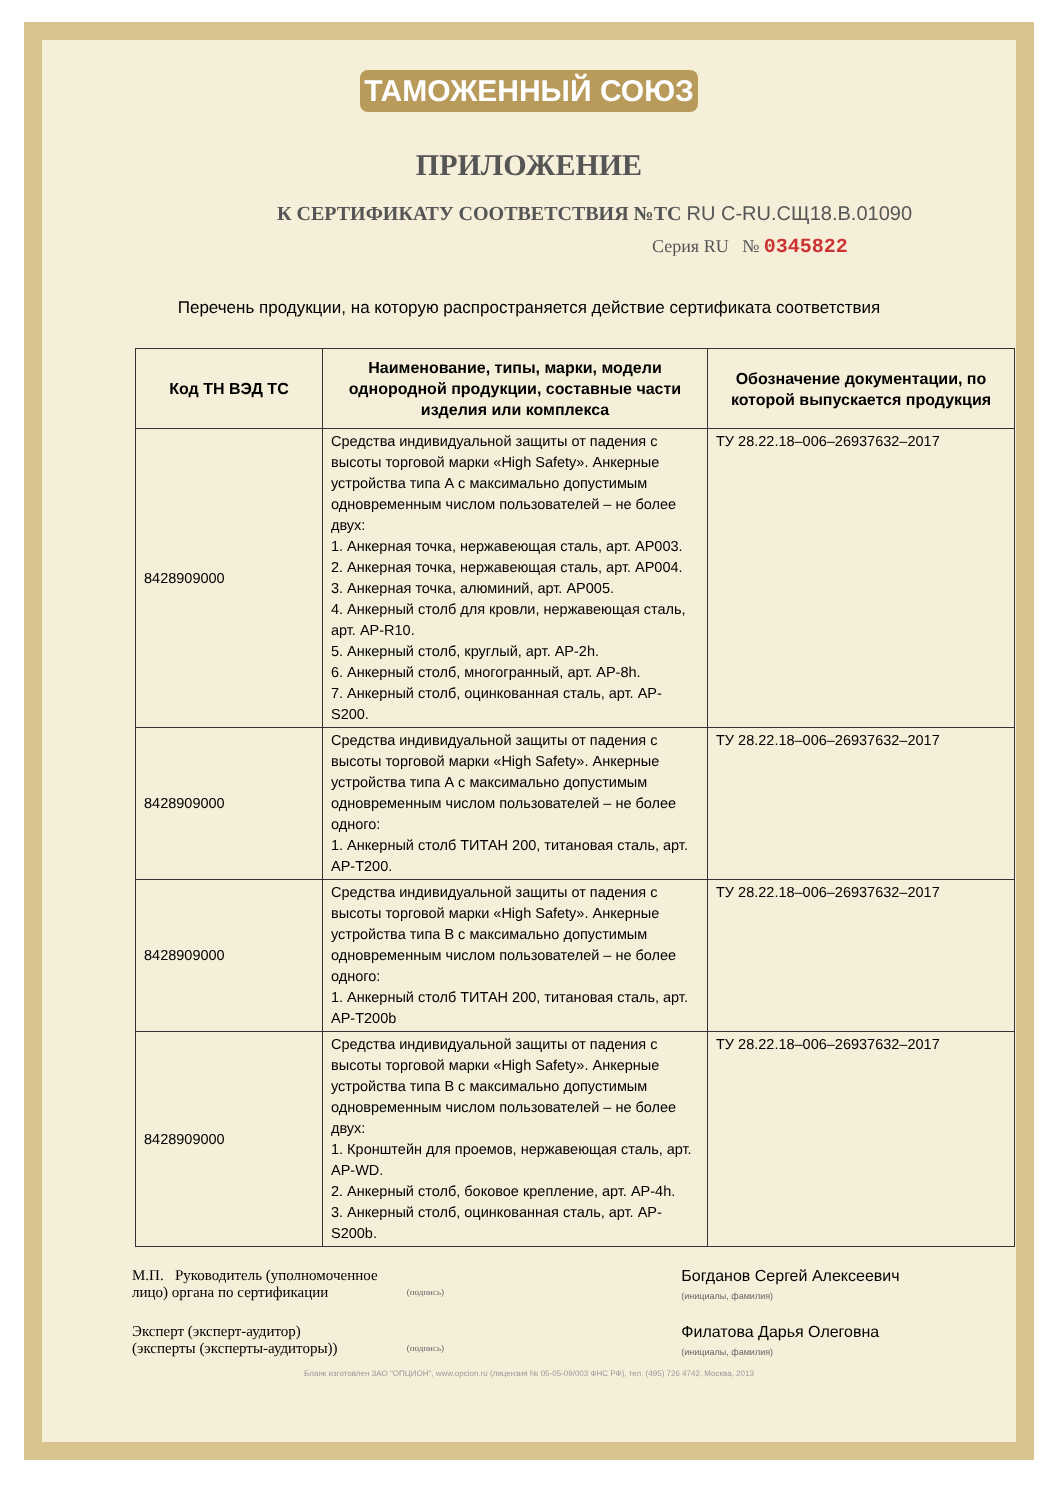ТАМОЖЕННЫЙ СОЮЗ
ПРИЛОЖЕНИЕ
К СЕРТИФИКАТУ СООТВЕТСТВИЯ №ТС RU C-RU.СЩ18.В.01090
Серия RU № 0345822
Перечень продукции, на которую распространяется действие сертификата соответствия
| Код ТН ВЭД ТС | Наименование, типы, марки, модели однородной продукции, составные части изделия или комплекса | Обозначение документации, по которой выпускается продукция |
| --- | --- | --- |
| 8428909000 | Средства индивидуальной защиты от падения с высоты торговой марки «High Safety». Анкерные устройства типа А с максимально допустимым одновременным числом пользователей – не более двух: 1. Анкерная точка, нержавеющая сталь, арт. AP003. 2. Анкерная точка, нержавеющая сталь, арт. AP004. 3. Анкерная точка, алюминий, арт. AP005. 4. Анкерный столб для кровли, нержавеющая сталь, арт. AP-R10. 5. Анкерный столб, круглый, арт. AP-2h. 6. Анкерный столб, многогранный, арт. AP-8h. 7. Анкерный столб, оцинкованная сталь, арт. AP-S200. | ТУ 28.22.18–006–26937632–2017 |
| 8428909000 | Средства индивидуальной защиты от падения с высоты торговой марки «High Safety». Анкерные устройства типа А с максимально допустимым одновременным числом пользователей – не более одного: 1. Анкерный столб ТИТАН 200, титановая сталь, арт. AP-T200. | ТУ 28.22.18–006–26937632–2017 |
| 8428909000 | Средства индивидуальной защиты от падения с высоты торговой марки «High Safety». Анкерные устройства типа В с максимально допустимым одновременным числом пользователей – не более одного: 1. Анкерный столб ТИТАН 200, титановая сталь, арт. AP-T200b | ТУ 28.22.18–006–26937632–2017 |
| 8428909000 | Средства индивидуальной защиты от падения с высоты торговой марки «High Safety». Анкерные устройства типа В с максимально допустимым одновременным числом пользователей – не более двух: 1. Кронштейн для проемов, нержавеющая сталь, арт. AP-WD. 2. Анкерный столб, боковое крепление, арт. AP-4h. 3. Анкерный столб, оцинкованная сталь, арт. AP-S200b. | ТУ 28.22.18–006–26937632–2017 |
М.П. Руководитель (уполномоченное лицо) органа по сертификации
(подпись)
Богданов Сергей Алексеевич
(инициалы, фамилия)
Эксперт (эксперт-аудитор)
(эксперты (эксперты-аудиторы))
(подпись)
Филатова Дарья Олеговна
(инициалы, фамилия)
Бланк изготовлен ЗАО "ОПЦИОН", www.opcion.ru (лицензия № 05-05-09/003 ФНС РФ), тел. (495) 726 4742, Москва, 2013